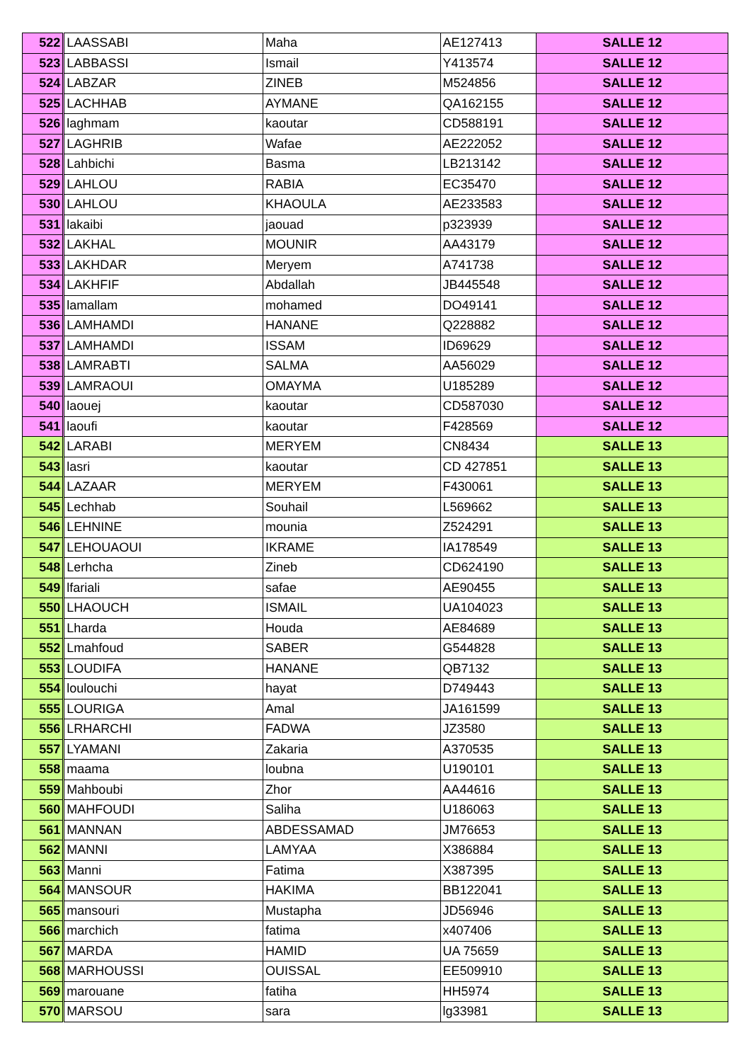| 522 | LAASSABI | Maha | AE127413 | SALLE 12 |
| 523 | LABBASSI | Ismail | Y413574 | SALLE 12 |
| 524 | LABZAR | ZINEB | M524856 | SALLE 12 |
| 525 | LACHHAB | AYMANE | QA162155 | SALLE 12 |
| 526 | laghmam | kaoutar | CD588191 | SALLE 12 |
| 527 | LAGHRIB | Wafae | AE222052 | SALLE 12 |
| 528 | Lahbichi | Basma | LB213142 | SALLE 12 |
| 529 | LAHLOU | RABIA | EC35470 | SALLE 12 |
| 530 | LAHLOU | KHAOULA | AE233583 | SALLE 12 |
| 531 | lakaibi | jaouad | p323939 | SALLE 12 |
| 532 | LAKHAL | MOUNIR | AA43179 | SALLE 12 |
| 533 | LAKHDAR | Meryem | A741738 | SALLE 12 |
| 534 | LAKHFIF | Abdallah | JB445548 | SALLE 12 |
| 535 | lamallam | mohamed | DO49141 | SALLE 12 |
| 536 | LAMHAMDI | HANANE | Q228882 | SALLE 12 |
| 537 | LAMHAMDI | ISSAM | ID69629 | SALLE 12 |
| 538 | LAMRABTI | SALMA | AA56029 | SALLE 12 |
| 539 | LAMRAOUI | OMAYMA | U185289 | SALLE 12 |
| 540 | laouej | kaoutar | CD587030 | SALLE 12 |
| 541 | laoufi | kaoutar | F428569 | SALLE 12 |
| 542 | LARABI | MERYEM | CN8434 | SALLE 13 |
| 543 | lasri | kaoutar | CD 427851 | SALLE 13 |
| 544 | LAZAAR | MERYEM | F430061 | SALLE 13 |
| 545 | Lechhab | Souhail | L569662 | SALLE 13 |
| 546 | LEHNINE | mounia | Z524291 | SALLE 13 |
| 547 | LEHOUAOUI | IKRAME | IA178549 | SALLE 13 |
| 548 | Lerhcha | Zineb | CD624190 | SALLE 13 |
| 549 | lfariali | safae | AE90455 | SALLE 13 |
| 550 | LHAOUCH | ISMAIL | UA104023 | SALLE 13 |
| 551 | Lharda | Houda | AE84689 | SALLE 13 |
| 552 | Lmahfoud | SABER | G544828 | SALLE 13 |
| 553 | LOUDIFA | HANANE | QB7132 | SALLE 13 |
| 554 | loulouchi | hayat | D749443 | SALLE 13 |
| 555 | LOURIGA | Amal | JA161599 | SALLE 13 |
| 556 | LRHARCHI | FADWA | JZ3580 | SALLE 13 |
| 557 | LYAMANI | Zakaria | A370535 | SALLE 13 |
| 558 | maama | loubna | U190101 | SALLE 13 |
| 559 | Mahboubi | Zhor | AA44616 | SALLE 13 |
| 560 | MAHFOUDI | Saliha | U186063 | SALLE 13 |
| 561 | MANNAN | ABDESSAMAD | JM76653 | SALLE 13 |
| 562 | MANNI | LAMYAA | X386884 | SALLE 13 |
| 563 | Manni | Fatima | X387395 | SALLE 13 |
| 564 | MANSOUR | HAKIMA | BB122041 | SALLE 13 |
| 565 | mansouri | Mustapha | JD56946 | SALLE 13 |
| 566 | marchich | fatima | x407406 | SALLE 13 |
| 567 | MARDA | HAMID | UA 75659 | SALLE 13 |
| 568 | MARHOUSSI | OUISSAL | EE509910 | SALLE 13 |
| 569 | marouane | fatiha | HH5974 | SALLE 13 |
| 570 | MARSOU | sara | lg33981 | SALLE 13 |